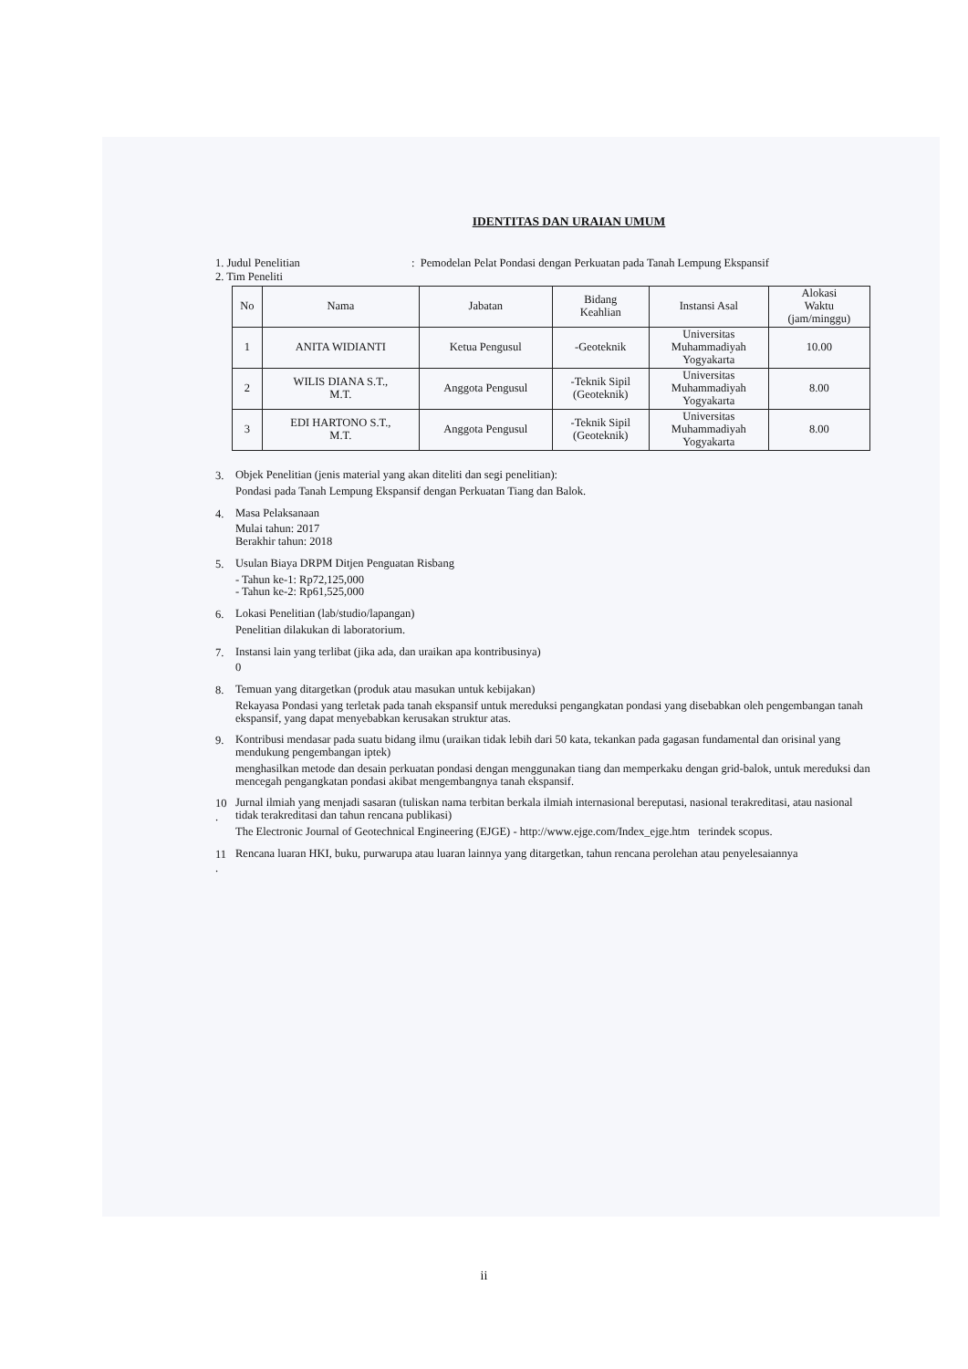IDENTITAS DAN URAIAN UMUM
1. Judul Penelitian: Pemodelan Pelat Pondasi dengan Perkuatan pada Tanah Lempung Ekspansif
2. Tim Peneliti
| No | Nama | Jabatan | Bidang Keahlian | Instansi Asal | Alokasi Waktu (jam/minggu) |
| --- | --- | --- | --- | --- | --- |
| 1 | ANITA WIDIANTI | Ketua Pengusul | -Geoteknik | Universitas Muhammadiyah Yogyakarta | 10.00 |
| 2 | WILIS DIANA S.T., M.T. | Anggota Pengusul | -Teknik Sipil (Geoteknik) | Universitas Muhammadiyah Yogyakarta | 8.00 |
| 3 | EDI HARTONO S.T., M.T. | Anggota Pengusul | -Teknik Sipil (Geoteknik) | Universitas Muhammadiyah Yogyakarta | 8.00 |
3.
Objek Penelitian (jenis material yang akan diteliti dan segi penelitian):
Pondasi pada Tanah Lempung Ekspansif dengan Perkuatan Tiang dan Balok.
4.
Masa Pelaksanaan
Mulai tahun: 2017
Berakhir tahun: 2018
5.
Usulan Biaya DRPM Ditjen Penguatan Risbang
- Tahun ke-1: Rp72,125,000
- Tahun ke-2: Rp61,525,000
6.
Lokasi Penelitian (lab/studio/lapangan)
Penelitian dilakukan di laboratorium.
7.
Instansi lain yang terlibat (jika ada, dan uraikan apa kontribusinya)
0
8.
Temuan yang ditargetkan (produk atau masukan untuk kebijakan)
Rekayasa Pondasi yang terletak pada tanah ekspansif untuk mereduksi pengangkatan pondasi yang disebabkan oleh pengembangan tanah ekspansif, yang dapat menyebabkan kerusakan struktur atas.
9.
Kontribusi mendasar pada suatu bidang ilmu (uraikan tidak lebih dari 50 kata, tekankan pada gagasan fundamental dan orisinal yang mendukung pengembangan iptek)
menghasilkan metode dan desain perkuatan pondasi dengan menggunakan tiang dan memperkaku dengan grid-balok, untuk mereduksi dan mencegah pengangkatan pondasi akibat mengembangnya tanah ekspansif.
10
.
Jurnal ilmiah yang menjadi sasaran (tuliskan nama terbitan berkala ilmiah internasional bereputasi, nasional terakreditasi, atau nasional tidak terakreditasi dan tahun rencana publikasi)
The Electronic Journal of Geotechnical Engineering (EJGE) - http://www.ejge.com/Index_ejge.htm terindek scopus.
11
.
Rencana luaran HKI, buku, purwarupa atau luaran lainnya yang ditargetkan, tahun rencana perolehan atau penyelesaiannya
ii